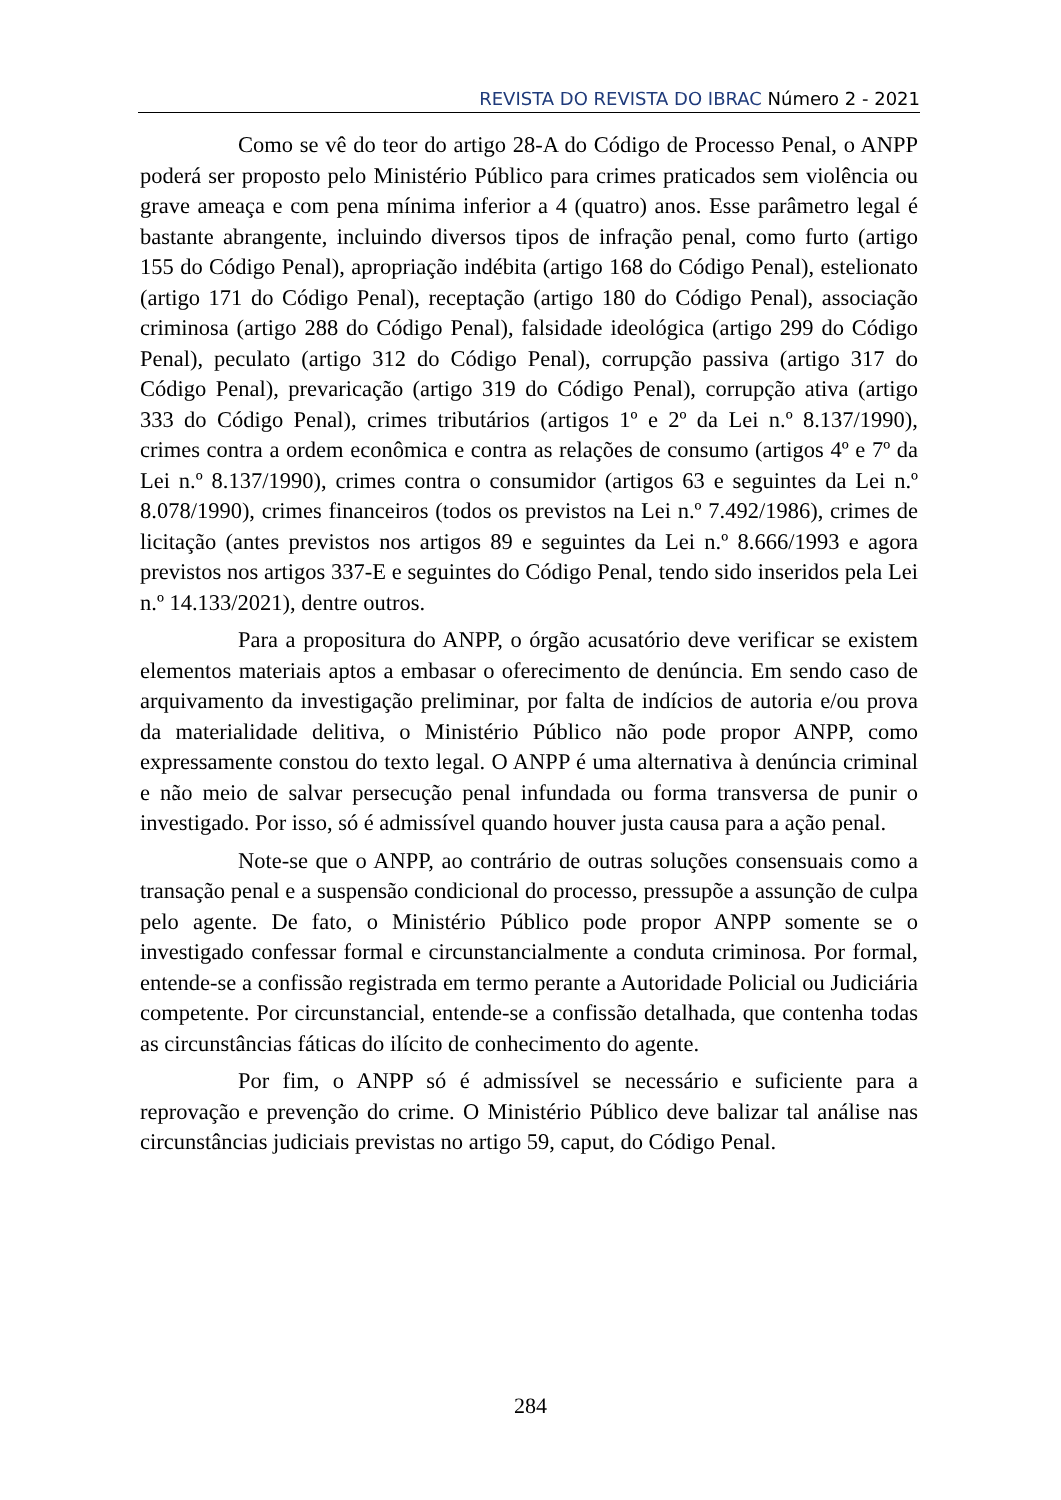REVISTA DO REVISTA DO IBRAC Número 2 - 2021
Como se vê do teor do artigo 28-A do Código de Processo Penal, o ANPP poderá ser proposto pelo Ministério Público para crimes praticados sem violência ou grave ameaça e com pena mínima inferior a 4 (quatro) anos. Esse parâmetro legal é bastante abrangente, incluindo diversos tipos de infração penal, como furto (artigo 155 do Código Penal), apropriação indébita (artigo 168 do Código Penal), estelionato (artigo 171 do Código Penal), receptação (artigo 180 do Código Penal), associação criminosa (artigo 288 do Código Penal), falsidade ideológica (artigo 299 do Código Penal), peculato (artigo 312 do Código Penal), corrupção passiva (artigo 317 do Código Penal), prevaricação (artigo 319 do Código Penal), corrupção ativa (artigo 333 do Código Penal), crimes tributários (artigos 1º e 2º da Lei n.º 8.137/1990), crimes contra a ordem econômica e contra as relações de consumo (artigos 4º e 7º da Lei n.º 8.137/1990), crimes contra o consumidor (artigos 63 e seguintes da Lei n.º 8.078/1990), crimes financeiros (todos os previstos na Lei n.º 7.492/1986), crimes de licitação (antes previstos nos artigos 89 e seguintes da Lei n.º 8.666/1993 e agora previstos nos artigos 337-E e seguintes do Código Penal, tendo sido inseridos pela Lei n.º 14.133/2021), dentre outros.
Para a propositura do ANPP, o órgão acusatório deve verificar se existem elementos materiais aptos a embasar o oferecimento de denúncia. Em sendo caso de arquivamento da investigação preliminar, por falta de indícios de autoria e/ou prova da materialidade delitiva, o Ministério Público não pode propor ANPP, como expressamente constou do texto legal. O ANPP é uma alternativa à denúncia criminal e não meio de salvar persecução penal infundada ou forma transversa de punir o investigado. Por isso, só é admissível quando houver justa causa para a ação penal.
Note-se que o ANPP, ao contrário de outras soluções consensuais como a transação penal e a suspensão condicional do processo, pressupõe a assunção de culpa pelo agente. De fato, o Ministério Público pode propor ANPP somente se o investigado confessar formal e circunstancialmente a conduta criminosa. Por formal, entende-se a confissão registrada em termo perante a Autoridade Policial ou Judiciária competente. Por circunstancial, entende-se a confissão detalhada, que contenha todas as circunstâncias fáticas do ilícito de conhecimento do agente.
Por fim, o ANPP só é admissível se necessário e suficiente para a reprovação e prevenção do crime. O Ministério Público deve balizar tal análise nas circunstâncias judiciais previstas no artigo 59, caput, do Código Penal.
284